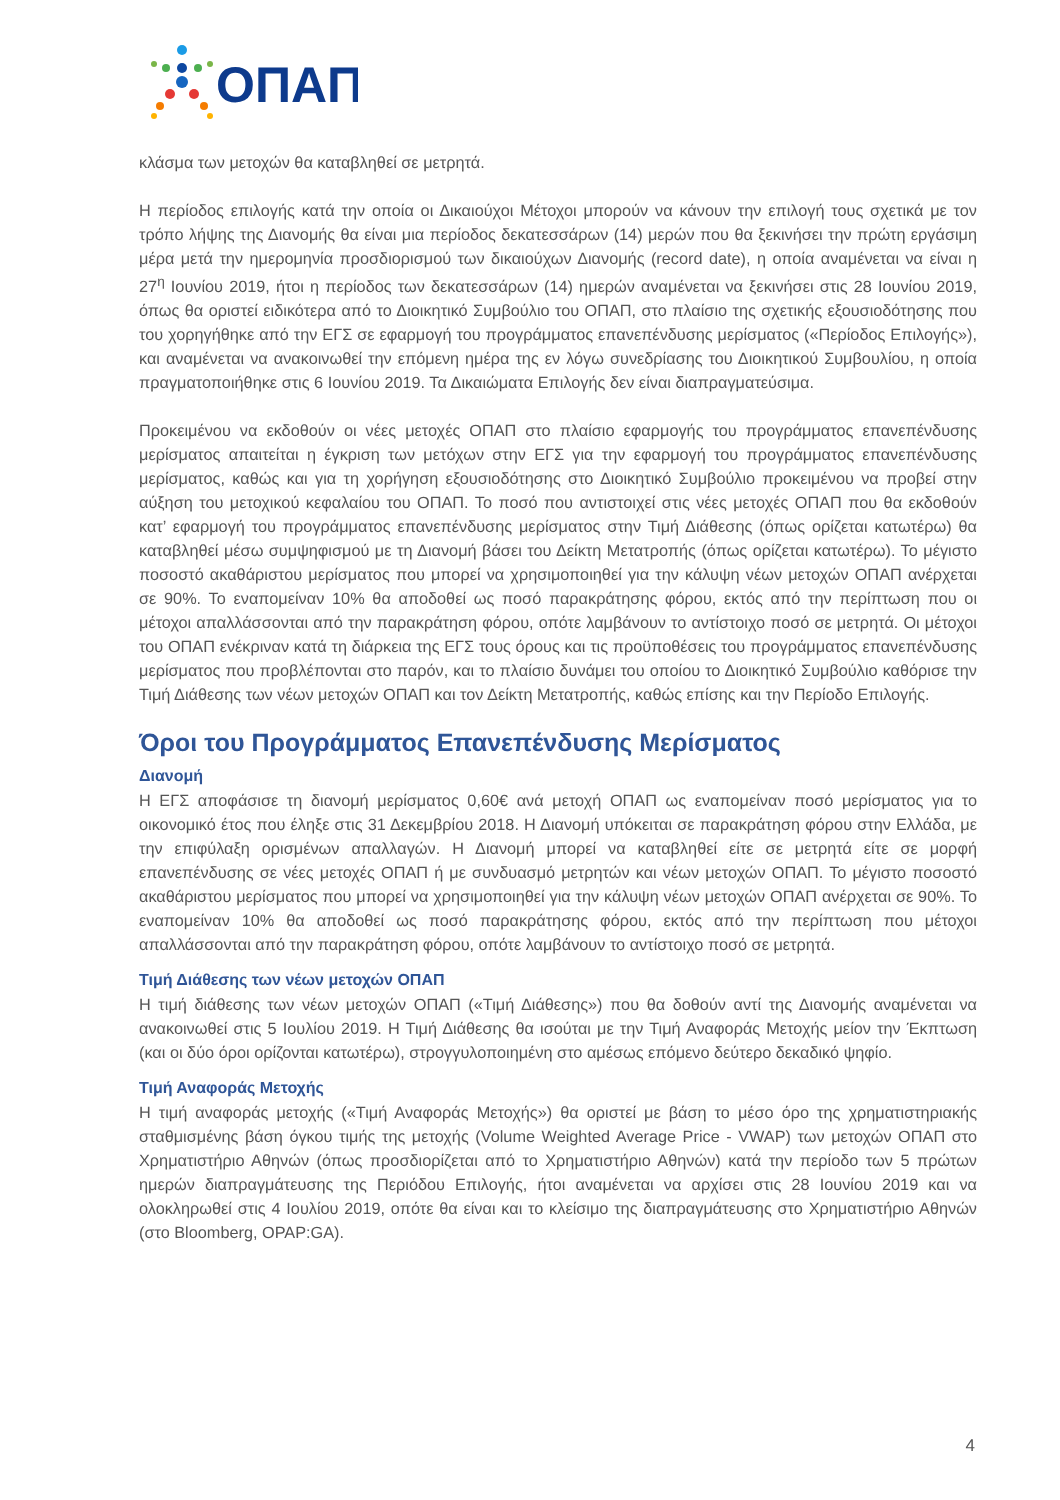ΟΠΑΠ
κλάσμα των μετοχών θα καταβληθεί σε μετρητά.
Η περίοδος επιλογής κατά την οποία οι Δικαιούχοι Μέτοχοι μπορούν να κάνουν την επιλογή τους σχετικά με τον τρόπο λήψης της Διανομής θα είναι μια περίοδος δεκατεσσάρων (14) μερών που θα ξεκινήσει την πρώτη εργάσιμη μέρα μετά την ημερομηνία προσδιορισμού των δικαιούχων Διανομής (record date), η οποία αναμένεται να είναι η 27<sup>η</sup> Ιουνίου 2019, ήτοι η περίοδος των δεκατεσσάρων (14) ημερών αναμένεται να ξεκινήσει στις 28 Ιουνίου 2019, όπως θα οριστεί ειδικότερα από το Διοικητικό Συμβούλιο του ΟΠΑΠ, στο πλαίσιο της σχετικής εξουσιοδότησης που του χορηγήθηκε από την ΕΓΣ σε εφαρμογή του προγράμματος επανεπένδυσης μερίσματος («Περίοδος Επιλογής»), και αναμένεται να ανακοινωθεί την επόμενη ημέρα της εν λόγω συνεδρίασης του Διοικητικού Συμβουλίου, η οποία πραγματοποιήθηκε στις 6 Ιουνίου 2019. Τα Δικαιώματα Επιλογής δεν είναι διαπραγματεύσιμα.
Προκειμένου να εκδοθούν οι νέες μετοχές ΟΠΑΠ στο πλαίσιο εφαρμογής του προγράμματος επανεπένδυσης μερίσματος απαιτείται η έγκριση των μετόχων στην ΕΓΣ για την εφαρμογή του προγράμματος επανεπένδυσης μερίσματος, καθώς και για τη χορήγηση εξουσιοδότησης στο Διοικητικό Συμβούλιο προκειμένου να προβεί στην αύξηση του μετοχικού κεφαλαίου του ΟΠΑΠ. Το ποσό που αντιστοιχεί στις νέες μετοχές ΟΠΑΠ που θα εκδοθούν κατ’ εφαρμογή του προγράμματος επανεπένδυσης μερίσματος στην Τιμή Διάθεσης (όπως ορίζεται κατωτέρω) θα καταβληθεί μέσω συμψηφισμού με τη Διανομή βάσει του Δείκτη Μετατροπής (όπως ορίζεται κατωτέρω). Το μέγιστο ποσοστό ακαθάριστου μερίσματος που μπορεί να χρησιμοποιηθεί για την κάλυψη νέων μετοχών ΟΠΑΠ ανέρχεται σε 90%. Το εναπομείναν 10% θα αποδοθεί ως ποσό παρακράτησης φόρου, εκτός από την περίπτωση που οι μέτοχοι απαλλάσσονται από την παρακράτηση φόρου, οπότε λαμβάνουν το αντίστοιχο ποσό σε μετρητά. Οι μέτοχοι του ΟΠΑΠ ενέκριναν κατά τη διάρκεια της ΕΓΣ τους όρους και τις προϋποθέσεις του προγράμματος επανεπένδυσης μερίσματος που προβλέπονται στο παρόν, και το πλαίσιο δυνάμει του οποίου το Διοικητικό Συμβούλιο καθόρισε την Τιμή Διάθεσης των νέων μετοχών ΟΠΑΠ και τον Δείκτη Μετατροπής, καθώς επίσης και την Περίοδο Επιλογής.
Όροι του Προγράμματος Επανεπένδυσης Μερίσματος
Διανομή
Η ΕΓΣ αποφάσισε τη διανομή μερίσματος 0,60€ ανά μετοχή ΟΠΑΠ ως εναπομείναν ποσό μερίσματος για το οικονομικό έτος που έληξε στις 31 Δεκεμβρίου 2018. Η Διανομή υπόκειται σε παρακράτηση φόρου στην Ελλάδα, με την επιφύλαξη ορισμένων απαλλαγών. Η Διανομή μπορεί να καταβληθεί είτε σε μετρητά είτε σε μορφή επανεπένδυσης σε νέες μετοχές ΟΠΑΠ ή με συνδυασμό μετρητών και νέων μετοχών ΟΠΑΠ. Το μέγιστο ποσοστό ακαθάριστου μερίσματος που μπορεί να χρησιμοποιηθεί για την κάλυψη νέων μετοχών ΟΠΑΠ ανέρχεται σε 90%. Το εναπομείναν 10% θα αποδοθεί ως ποσό παρακράτησης φόρου, εκτός από την περίπτωση που μέτοχοι απαλλάσσονται από την παρακράτηση φόρου, οπότε λαμβάνουν το αντίστοιχο ποσό σε μετρητά.
Τιμή Διάθεσης των νέων μετοχών ΟΠΑΠ
Η τιμή διάθεσης των νέων μετοχών ΟΠΑΠ («Τιμή Διάθεσης») που θα δοθούν αντί της Διανομής αναμένεται να ανακοινωθεί στις 5 Ιουλίου 2019. Η Τιμή Διάθεσης θα ισούται με την Τιμή Αναφοράς Μετοχής μείον την Έκπτωση (και οι δύο όροι ορίζονται κατωτέρω), στρογγυλοποιημένη στο αμέσως επόμενο δεύτερο δεκαδικό ψηφίο.
Τιμή Αναφοράς Μετοχής
Η τιμή αναφοράς μετοχής («Τιμή Αναφοράς Μετοχής») θα οριστεί με βάση το μέσο όρο της χρηματιστηριακής σταθμισμένης βάση όγκου τιμής της μετοχής (Volume Weighted Average Price - VWAP) των μετοχών ΟΠΑΠ στο Χρηματιστήριο Αθηνών (όπως προσδιορίζεται από το Χρηματιστήριο Αθηνών) κατά την περίοδο των 5 πρώτων ημερών διαπραγμάτευσης της Περιόδου Επιλογής, ήτοι αναμένεται να αρχίσει στις 28 Ιουνίου 2019 και να ολοκληρωθεί στις 4 Ιουλίου 2019, οπότε θα είναι και το κλείσιμο της διαπραγμάτευσης στο Χρηματιστήριο Αθηνών (στο Bloomberg, OPAP:GA).
4